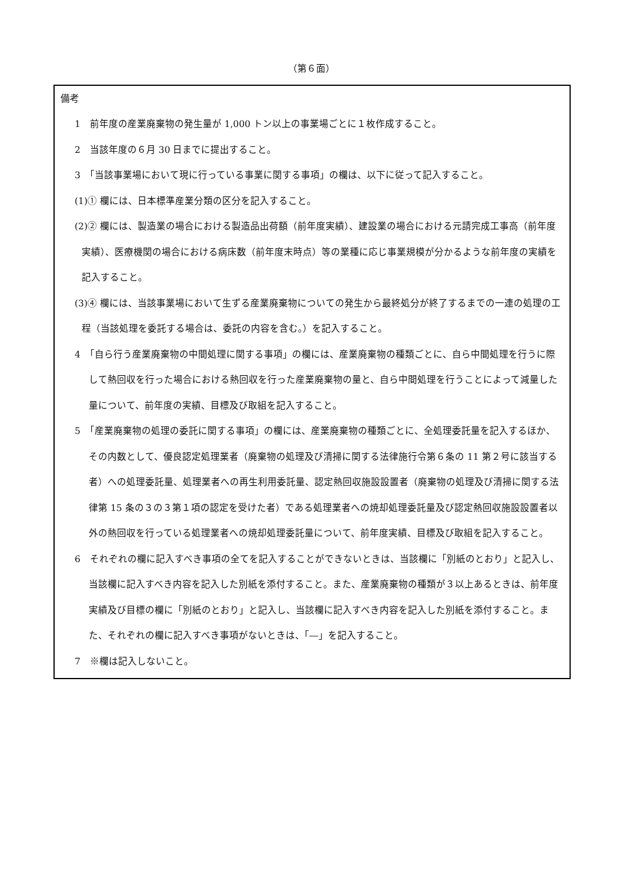（第６面）
備考
1　前年度の産業廃棄物の発生量が 1,000 トン以上の事業場ごとに１枚作成すること。
2　当該年度の６月 30 日までに提出すること。
3　「当該事業場において現に行っている事業に関する事項」の欄は、以下に従って記入すること。
(1)① 欄には、日本標準産業分類の区分を記入すること。
(2)② 欄には、製造業の場合における製造品出荷額（前年度実績）、建設業の場合における元請完成工事高（前年度実績）、医療機関の場合における病床数（前年度末時点）等の業種に応じ事業規模が分かるような前年度の実績を記入すること。
(3)④ 欄には、当該事業場において生ずる産業廃棄物についての発生から最終処分が終了するまでの一連の処理の工程（当該処理を委託する場合は、委託の内容を含む。）を記入すること。
4　「自ら行う産業廃棄物の中間処理に関する事項」の欄には、産業廃棄物の種類ごとに、自ら中間処理を行うに際して熱回収を行った場合における熱回収を行った産業廃棄物の量と、自ら中間処理を行うことによって減量した量について、前年度の実績、目標及び取組を記入すること。
5　「産業廃棄物の処理の委託に関する事項」の欄には、産業廃棄物の種類ごとに、全処理委託量を記入するほか、その内数として、優良認定処理業者（廃棄物の処理及び清掃に関する法律施行令第６条の 11 第２号に該当する者）への処理委託量、処理業者への再生利用委託量、認定熱回収施設設置者（廃棄物の処理及び清掃に関する法律第 15 条の３の３第１項の認定を受けた者）である処理業者への焼却処理委託量及び認定熱回収施設設置者以外の熱回収を行っている処理業者への焼却処理委託量について、前年度実績、目標及び取組を記入すること。
6　それぞれの欄に記入すべき事項の全てを記入することができないときは、当該欄に「別紙のとおり」と記入し、当該欄に記入すべき内容を記入した別紙を添付すること。また、産業廃棄物の種類が３以上あるときは、前年度実績及び目標の欄に「別紙のとおり」と記入し、当該欄に記入すべき内容を記入した別紙を添付すること。また、それぞれの欄に記入すべき事項がないときは、「―」を記入すること。
7　※欄は記入しないこと。